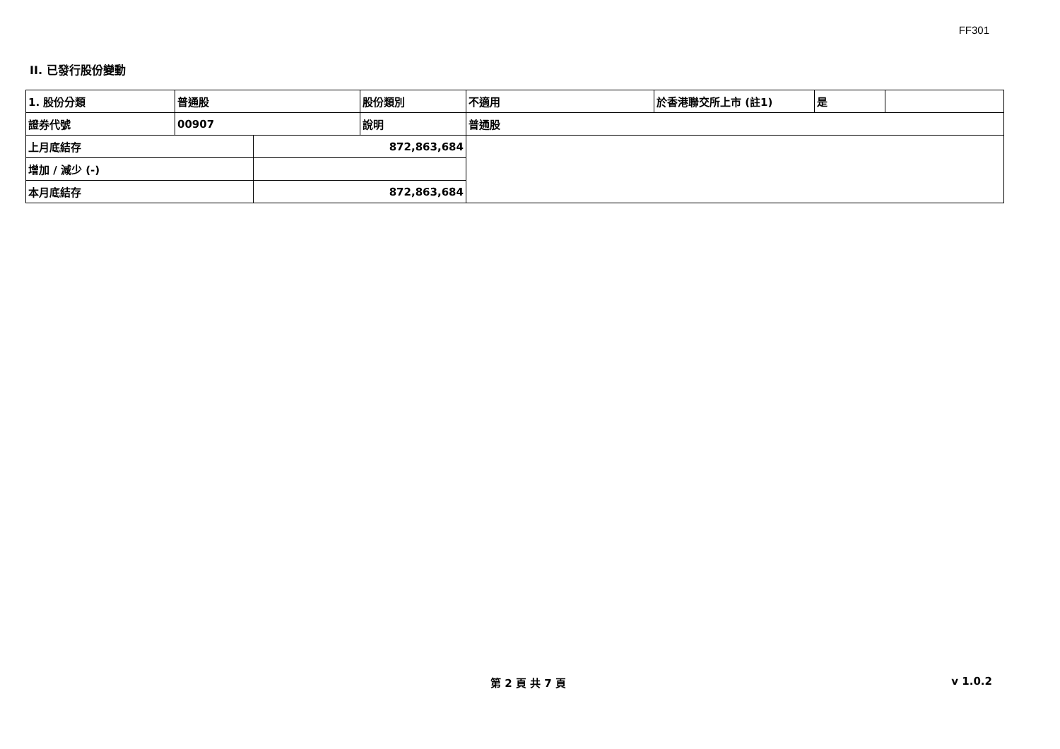FF301
II. 已發行股份變動
| 1. 股份分類 | 普通股 | | 股份類別 | 不適用 | 於香港聯交所上市 (註1) | 是 | |
| 證券代號 | 00907 | | 說明 | 普通股 | | | |
| 上月底結存 | | 872,863,684 | | | | | |
| 增加 / 減少 (-) | | | | | | | |
| 本月底結存 | | 872,863,684 | | | | | |
第 2 頁 共 7 頁 v 1.0.2